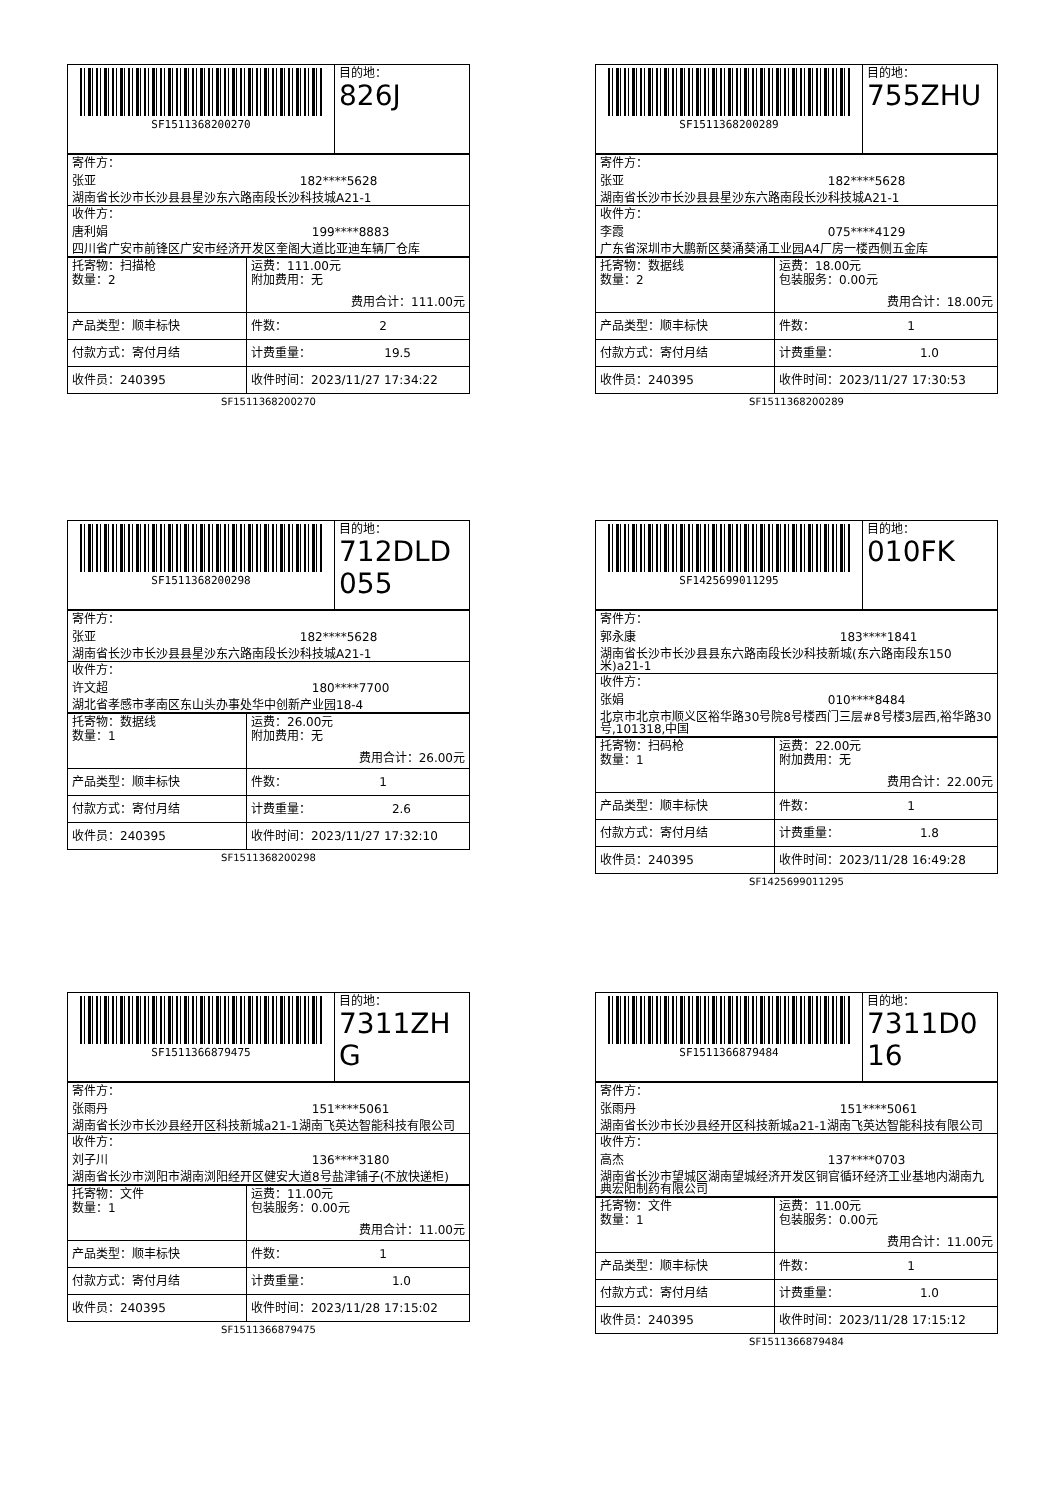| SF1511368200270 | 目的地： 826J |
| 寄件方： 张亚 182****5628 湖南省长沙市长沙县县星沙东六路南段长沙科技城A21-1 |
| 收件方： 唐利娟 199****8883 四川省广安市前锋区广安市经济开发区奎阁大道比亚迪车辆厂仓库 |
| 托寄物：扫描枪 数量：2 | 运费：111.00元 附加费用：无 费用合计：111.00元 |
| 产品类型：顺丰标快 | 件数： 2 |
| 付款方式：寄付月结 | 计费重量： 19.5 |
| 收件员：240395 | 收件时间：2023/11/27 17:34:22 |
SF1511368200270
| SF1511368200289 | 目的地： 755ZHU |
| 寄件方： 张亚 182****5628 湖南省长沙市长沙县县星沙东六路南段长沙科技城A21-1 |
| 收件方： 李霞 075****4129 广东省深圳市大鹏新区葵涌葵涌工业园A4厂房一楼西侧五金库 |
| 托寄物：数据线 数量：2 | 运费：18.00元 包装服务：0.00元 费用合计：18.00元 |
| 产品类型：顺丰标快 | 件数： 1 |
| 付款方式：寄付月结 | 计费重量： 1.0 |
| 收件员：240395 | 收件时间：2023/11/27 17:30:53 |
SF1511368200289
| SF1511368200298 | 目的地： 712DLD055 |
| 寄件方： 张亚 182****5628 湖南省长沙市长沙县县星沙东六路南段长沙科技城A21-1 |
| 收件方： 许文超 180****7700 湖北省孝感市孝南区东山头办事处华中创新产业园18-4 |
| 托寄物：数据线 数量：1 | 运费：26.00元 附加费用：无 费用合计：26.00元 |
| 产品类型：顺丰标快 | 件数： 1 |
| 付款方式：寄付月结 | 计费重量： 2.6 |
| 收件员：240395 | 收件时间：2023/11/27 17:32:10 |
SF1511368200298
| SF1425699011295 | 目的地： 010FK |
| 寄件方： 郭永康 183****1841 湖南省长沙市长沙县县东六路南段长沙科技新城(东六路南段东150米)a21-1 |
| 收件方： 张娟 010****8484 北京市北京市顺义区裕华路30号院8号楼西门三层#8号楼3层西,裕华路30号,101318,中国 |
| 托寄物：扫码枪 数量：1 | 运费：22.00元 附加费用：无 费用合计：22.00元 |
| 产品类型：顺丰标快 | 件数： 1 |
| 付款方式：寄付月结 | 计费重量： 1.8 |
| 收件员：240395 | 收件时间：2023/11/28 16:49:28 |
SF1425699011295
| SF1511366879475 | 目的地： 7311ZHG |
| 寄件方： 张雨丹 151****5061 湖南省长沙市长沙县经开区科技新城a21-1湖南飞英达智能科技有限公司 |
| 收件方： 刘子川 136****3180 湖南省长沙市浏阳市湖南浏阳经开区健安大道8号盐津铺子(不放快递柜) |
| 托寄物：文件 数量：1 | 运费：11.00元 包装服务：0.00元 费用合计：11.00元 |
| 产品类型：顺丰标快 | 件数： 1 |
| 付款方式：寄付月结 | 计费重量： 1.0 |
| 收件员：240395 | 收件时间：2023/11/28 17:15:02 |
SF1511366879475
| SF1511366879484 | 目的地： 7311D016 |
| 寄件方： 张雨丹 151****5061 湖南省长沙市长沙县经开区科技新城a21-1湖南飞英达智能科技有限公司 |
| 收件方： 高杰 137****0703 湖南省长沙市望城区湖南望城经济开发区铜官循环经济工业基地内湖南九典宏阳制药有限公司 |
| 托寄物：文件 数量：1 | 运费：11.00元 包装服务：0.00元 费用合计：11.00元 |
| 产品类型：顺丰标快 | 件数： 1 |
| 付款方式：寄付月结 | 计费重量： 1.0 |
| 收件员：240395 | 收件时间：2023/11/28 17:15:12 |
SF1511366879484